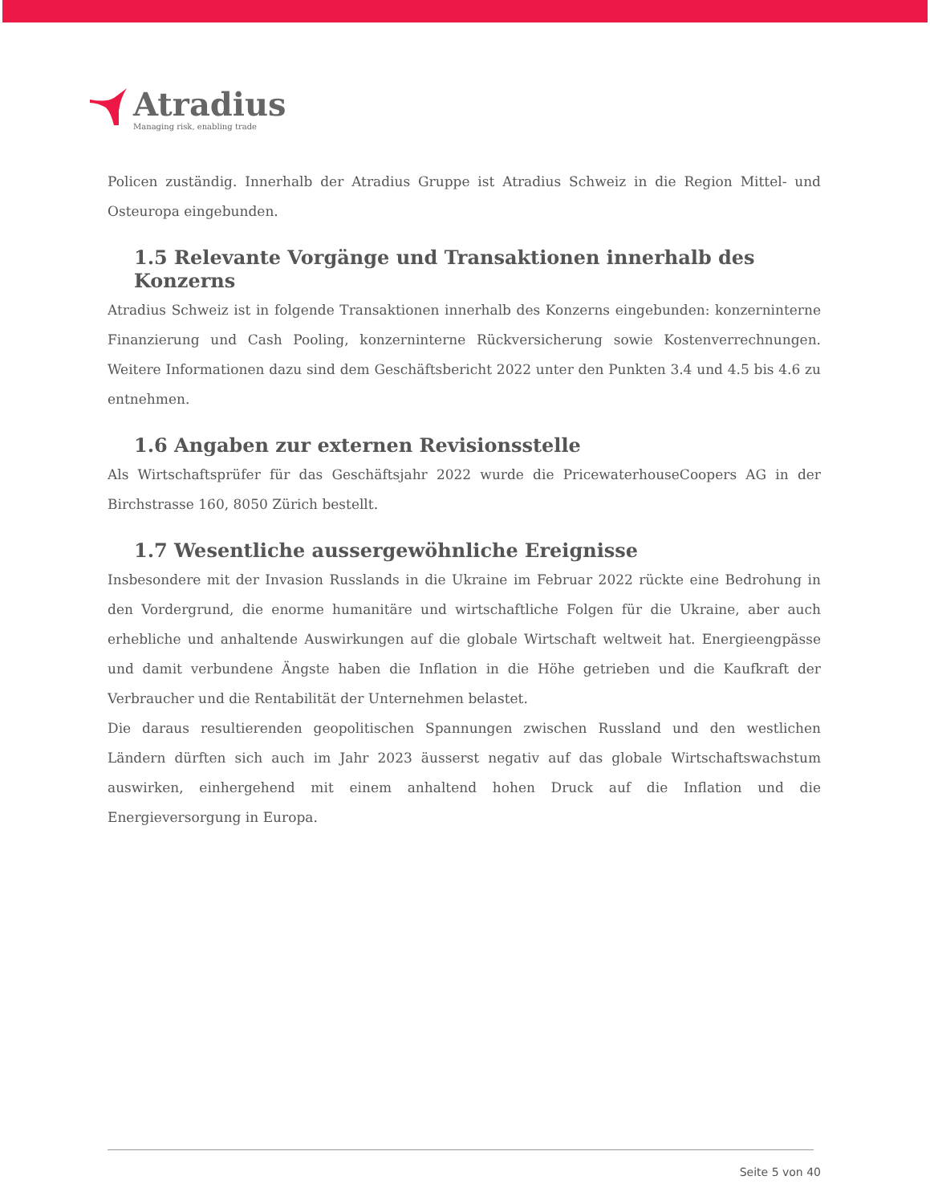Atradius
Managing risk, enabling trade
Policen zuständig. Innerhalb der Atradius Gruppe ist Atradius Schweiz in die Region Mittel- und Osteuropa eingebunden.
1.5 Relevante Vorgänge und Transaktionen innerhalb des Konzerns
Atradius Schweiz ist in folgende Transaktionen innerhalb des Konzerns eingebunden: konzerninterne Finanzierung und Cash Pooling, konzerninterne Rückversicherung sowie Kostenverrechnungen. Weitere Informationen dazu sind dem Geschäftsbericht 2022 unter den Punkten 3.4 und 4.5 bis 4.6 zu entnehmen.
1.6 Angaben zur externen Revisionsstelle
Als Wirtschaftsprüfer für das Geschäftsjahr 2022 wurde die PricewaterhouseCoopers AG in der Birchstrasse 160, 8050 Zürich bestellt.
1.7 Wesentliche aussergewöhnliche Ereignisse
Insbesondere mit der Invasion Russlands in die Ukraine im Februar 2022 rückte eine Bedrohung in den Vordergrund, die enorme humanitäre und wirtschaftliche Folgen für die Ukraine, aber auch erhebliche und anhaltende Auswirkungen auf die globale Wirtschaft weltweit hat. Energieengpässe und damit verbundene Ängste haben die Inflation in die Höhe getrieben und die Kaufkraft der Verbraucher und die Rentabilität der Unternehmen belastet.
Die daraus resultierenden geopolitischen Spannungen zwischen Russland und den westlichen Ländern dürften sich auch im Jahr 2023 äusserst negativ auf das globale Wirtschaftswachstum auswirken, einhergehend mit einem anhaltend hohen Druck auf die Inflation und die Energieversorgung in Europa.
Seite 5 von 40